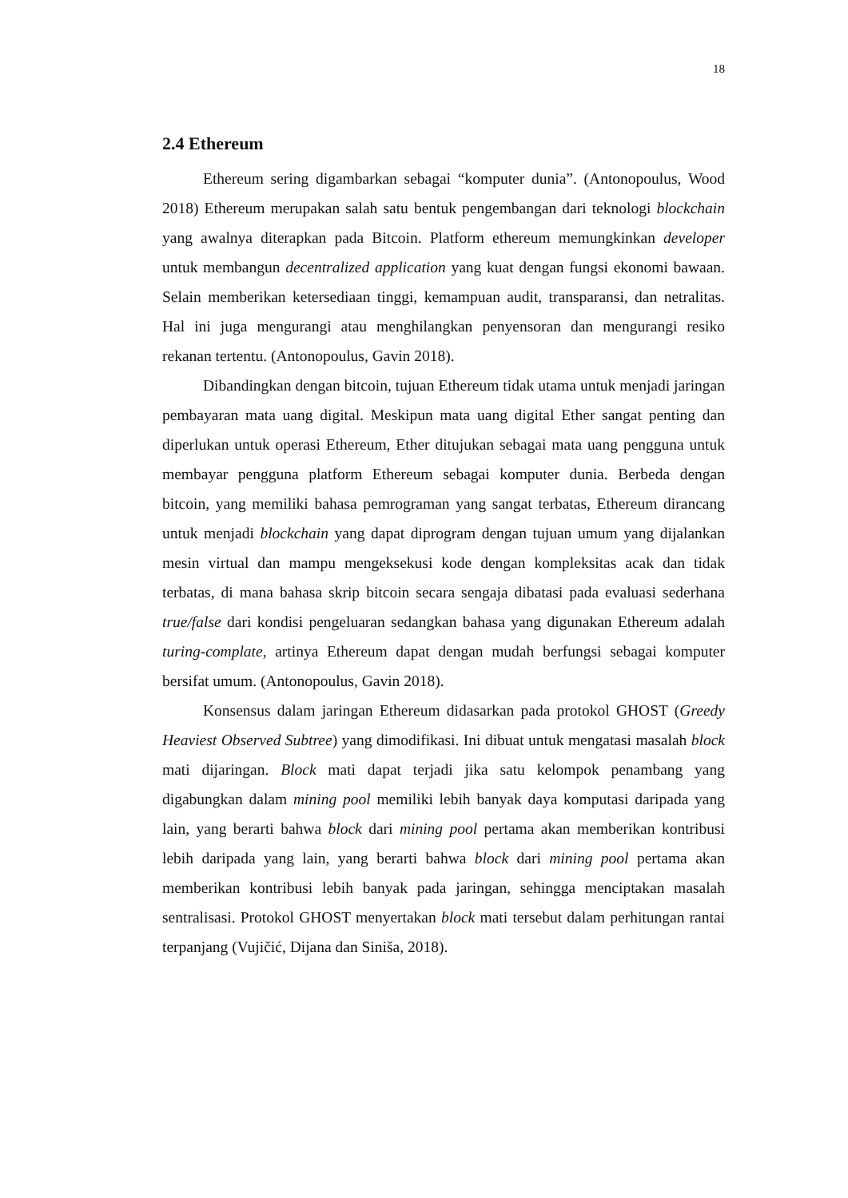18
2.4 Ethereum
Ethereum sering digambarkan sebagai “komputer dunia”. (Antonopoulus, Wood 2018) Ethereum merupakan salah satu bentuk pengembangan dari teknologi blockchain yang awalnya diterapkan pada Bitcoin. Platform ethereum memungkinkan developer untuk membangun decentralized application yang kuat dengan fungsi ekonomi bawaan. Selain memberikan ketersediaan tinggi, kemampuan audit, transparansi, dan netralitas. Hal ini juga mengurangi atau menghilangkan penyensoran dan mengurangi resiko rekanan tertentu. (Antonopoulus, Gavin 2018).
Dibandingkan dengan bitcoin, tujuan Ethereum tidak utama untuk menjadi jaringan pembayaran mata uang digital. Meskipun mata uang digital Ether sangat penting dan diperlukan untuk operasi Ethereum, Ether ditujukan sebagai mata uang pengguna untuk membayar pengguna platform Ethereum sebagai komputer dunia. Berbeda dengan bitcoin, yang memiliki bahasa pemrograman yang sangat terbatas, Ethereum dirancang untuk menjadi blockchain yang dapat diprogram dengan tujuan umum yang dijalankan mesin virtual dan mampu mengeksekusi kode dengan kompleksitas acak dan tidak terbatas, di mana bahasa skrip bitcoin secara sengaja dibatasi pada evaluasi sederhana true/false dari kondisi pengeluaran sedangkan bahasa yang digunakan Ethereum adalah turing-complate, artinya Ethereum dapat dengan mudah berfungsi sebagai komputer bersifat umum. (Antonopoulus, Gavin 2018).
Konsensus dalam jaringan Ethereum didasarkan pada protokol GHOST (Greedy Heaviest Observed Subtree) yang dimodifikasi. Ini dibuat untuk mengatasi masalah block mati dijaringan. Block mati dapat terjadi jika satu kelompok penambang yang digabungkan dalam mining pool memiliki lebih banyak daya komputasi daripada yang lain, yang berarti bahwa block dari mining pool pertama akan memberikan kontribusi lebih daripada yang lain, yang berarti bahwa block dari mining pool pertama akan memberikan kontribusi lebih banyak pada jaringan, sehingga menciptakan masalah sentralisasi. Protokol GHOST menyertakan block mati tersebut dalam perhitungan rantai terpanjang (Vujičić, Dijana dan Siniša, 2018).